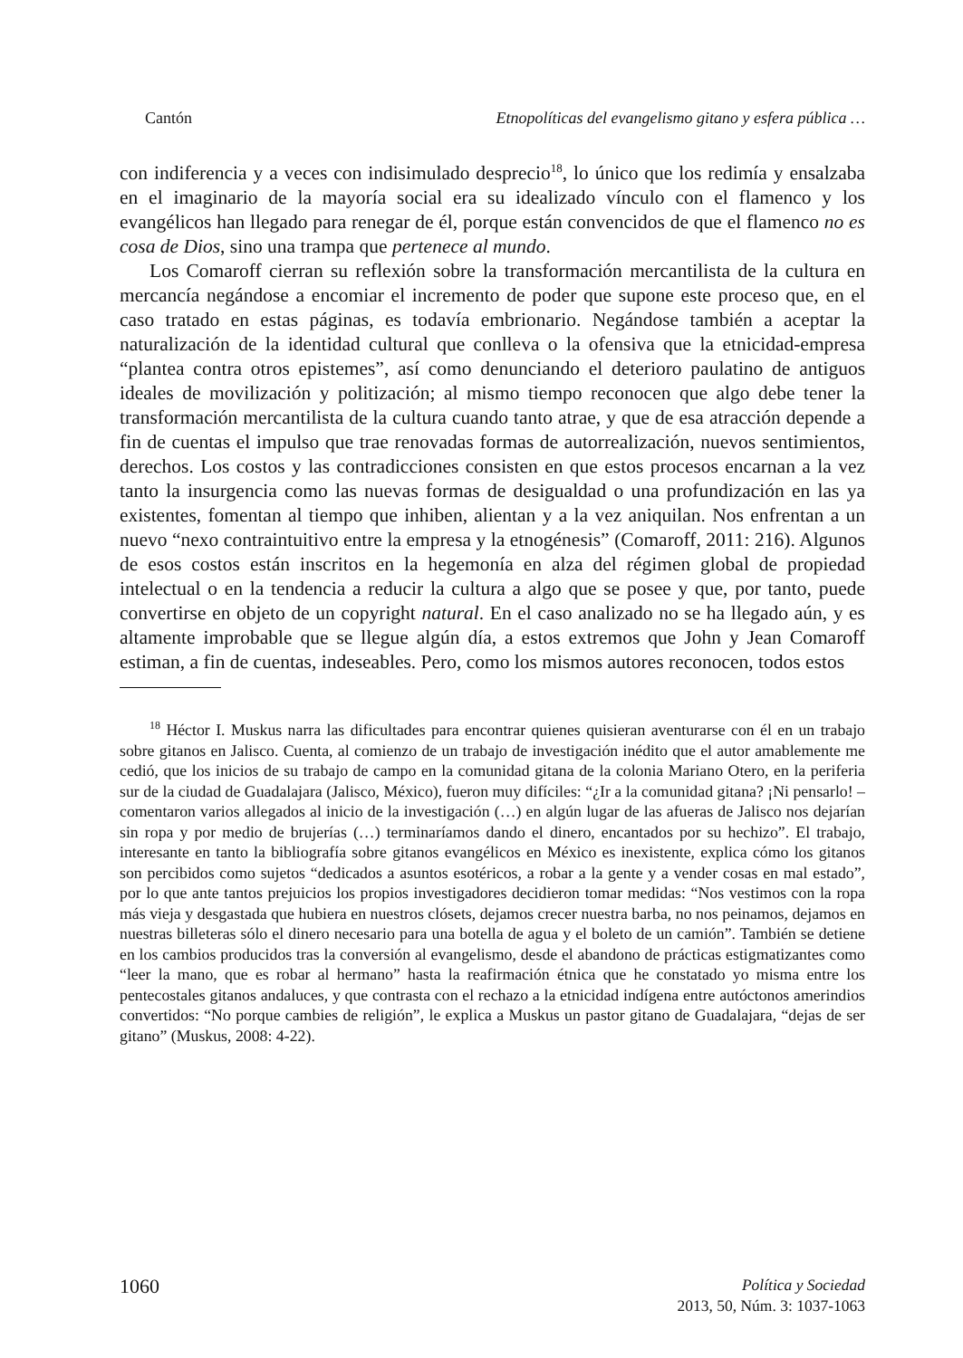Cantón Etnopolíticas del evangelismo gitano y esfera pública …
con indiferencia y a veces con indisimulado desprecio<sup>18</sup>, lo único que los redimía y ensalzaba en el imaginario de la mayoría social era su idealizado vínculo con el flamenco y los evangélicos han llegado para renegar de él, porque están convencidos de que el flamenco no es cosa de Dios, sino una trampa que pertenece al mundo.
Los Comaroff cierran su reflexión sobre la transformación mercantilista de la cultura en mercancía negándose a encomiar el incremento de poder que supone este proceso que, en el caso tratado en estas páginas, es todavía embrionario. Negándose también a aceptar la naturalización de la identidad cultural que conlleva o la ofensiva que la etnicidad-empresa “plantea contra otros epistemes”, así como denunciando el deterioro paulatino de antiguos ideales de movilización y politización; al mismo tiempo reconocen que algo debe tener la transformación mercantilista de la cultura cuando tanto atrae, y que de esa atracción depende a fin de cuentas el impulso que trae renovadas formas de autorrealización, nuevos sentimientos, derechos. Los costos y las contradicciones consisten en que estos procesos encarnan a la vez tanto la insurgencia como las nuevas formas de desigualdad o una profundización en las ya existentes, fomentan al tiempo que inhiben, alientan y a la vez aniquilan. Nos enfrentan a un nuevo “nexo contraintuitivo entre la empresa y la etnogénesis” (Comaroff, 2011: 216). Algunos de esos costos están inscritos en la hegemonía en alza del régimen global de propiedad intelectual o en la tendencia a reducir la cultura a algo que se posee y que, por tanto, puede convertirse en objeto de un copyright natural. En el caso analizado no se ha llegado aún, y es altamente improbable que se llegue algún día, a estos extremos que John y Jean Comaroff estiman, a fin de cuentas, indeseables. Pero, como los mismos autores reconocen, todos estos
<sup>18</sup> Héctor I. Muskus narra las dificultades para encontrar quienes quisieran aventurarse con él en un trabajo sobre gitanos en Jalisco. Cuenta, al comienzo de un trabajo de investigación inédito que el autor amablemente me cedió, que los inicios de su trabajo de campo en la comunidad gitana de la colonia Mariano Otero, en la periferia sur de la ciudad de Guadalajara (Jalisco, México), fueron muy difíciles: “¿Ir a la comunidad gitana? ¡Ni pensarlo! – comentaron varios allegados al inicio de la investigación (…) en algún lugar de las afueras de Jalisco nos dejarían sin ropa y por medio de brujerías (…) terminaríamos dando el dinero, encantados por su hechizo”. El trabajo, interesante en tanto la bibliografía sobre gitanos evangélicos en México es inexistente, explica cómo los gitanos son percibidos como sujetos “dedicados a asuntos esotéricos, a robar a la gente y a vender cosas en mal estado”, por lo que ante tantos prejuicios los propios investigadores decidieron tomar medidas: “Nos vestimos con la ropa más vieja y desgastada que hubiera en nuestros clósets, dejamos crecer nuestra barba, no nos peinamos, dejamos en nuestras billeteras sólo el dinero necesario para una botella de agua y el boleto de un camión”. También se detiene en los cambios producidos tras la conversión al evangelismo, desde el abandono de prácticas estigmatizantes como “leer la mano, que es robar al hermano” hasta la reafirmación étnica que he constatado yo misma entre los pentecostales gitanos andaluces, y que contrasta con el rechazo a la etnicidad indígena entre autóctonos amerindios convertidos: “No porque cambies de religión”, le explica a Muskus un pastor gitano de Guadalajara, “dejas de ser gitano” (Muskus, 2008: 4-22).
1060
Política y Sociedad
2013, 50, Núm. 3: 1037-1063